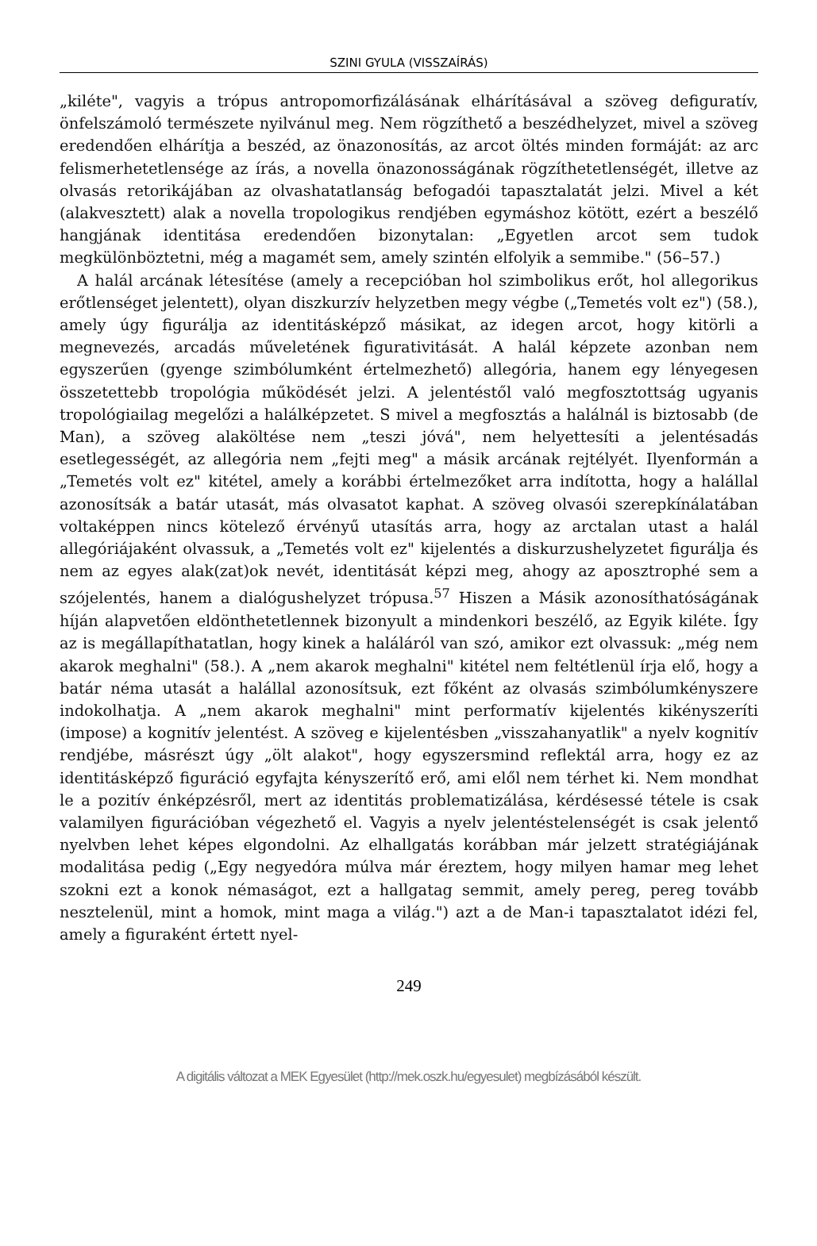SZINI GYULA (VISSZAÍRÁS)
„kiléte", vagyis a trópus antropomorfizálásának elhárításával a szöveg defiguratív, önfelszámoló természete nyilvánul meg. Nem rögzíthető a beszédhelyzet, mivel a szöveg eredendően elhárítja a beszéd, az önazonosítás, az arcot öltés minden formáját: az arc felismerhetetlensége az írás, a novella önazonosságának rögzíthetetlenségét, illetve az olvasás retorikájában az olvashatatlanság befogadói tapasztalatát jelzi. Mivel a két (alakvesztett) alak a novella tropologikus rendjében egymáshoz kötött, ezért a beszélő hangjának identitása eredendően bizonytalan: „Egyetlen arcot sem tudok megkülönböztetni, még a magamét sem, amely szintén elfolyik a semmibe." (56–57.)
A halál arcának létesítése (amely a recepcióban hol szimbolikus erőt, hol allegorikus erőtlenséget jelentett), olyan diszkurzív helyzetben megy végbe („Temetés volt ez") (58.), amely úgy figurálja az identitásképző másikat, az idegen arcot, hogy kitörli a megnevezés, arcadás műveletének figurativitását. A halál képzete azonban nem egyszerűen (gyenge szimbólumként értelmezhető) allegória, hanem egy lényegesen összetettebb tropológia működését jelzi. A jelentéstől való megfosztottság ugyanis tropológiailag megelőzi a halálképzetet. S mivel a megfosztás a halálnál is biztosabb (de Man), a szöveg alaköltése nem „teszi jóvá", nem helyettesíti a jelentésadás esetlegességét, az allegória nem „fejti meg" a másik arcának rejtélyét. Ilyenformán a „Temetés volt ez" kitétel, amely a korábbi értelmezőket arra indította, hogy a halállal azonosítsák a batár utasát, más olvasatot kaphat. A szöveg olvasói szerepkínálatában voltaképpen nincs kötelező érvényű utasítás arra, hogy az arctalan utast a halál allegóriájaként olvassuk, a „Temetés volt ez" kijelentés a diskurzushelyzetet figurálja és nem az egyes alak(zat)ok nevét, identitását képzi meg, ahogy az aposztrophé sem a szójelentés, hanem a dialógushelyzet trópusa.<sup>57</sup> Hiszen a Másik azonosíthatóságának híján alapvetően eldönthetetlennek bizonyult a mindenkori beszélő, az Egyik kiléte. Így az is megállapíthatatlan, hogy kinek a haláláról van szó, amikor ezt olvassuk: „még nem akarok meghalni" (58.). A „nem akarok meghalni" kitétel nem feltétlenül írja elő, hogy a batár néma utasát a halállal azonosítsuk, ezt főként az olvasás szimbólumkényszere indokolhatja. A „nem akarok meghalni" mint performatív kijelentés kikényszeríti (impose) a kognitív jelentést. A szöveg e kijelentésben „visszahanyatlik" a nyelv kognitív rendjébe, másrészt úgy „ölt alakot", hogy egyszersmind reflektál arra, hogy ez az identitásképző figuráció egyfajta kényszerítő erő, ami elől nem térhet ki. Nem mondhat le a pozitív énképzésről, mert az identitás problematizálása, kérdésessé tétele is csak valamilyen figurációban végezhető el. Vagyis a nyelv jelentéstelenségét is csak jelentő nyelvben lehet képes elgondolni. Az elhallgatás korábban már jelzett stratégiájának modalitása pedig („Egy negyedóra múlva már éreztem, hogy milyen hamar meg lehet szokni ezt a konok némaságot, ezt a hallgatag semmit, amely pereg, pereg tovább nesztelenül, mint a homok, mint maga a világ.") azt a de Man-i tapasztalatot idézi fel, amely a figuraként értett nyel-
249
A digitális változat a MEK Egyesület (http://mek.oszk.hu/egyesulet) megbízásából készült.